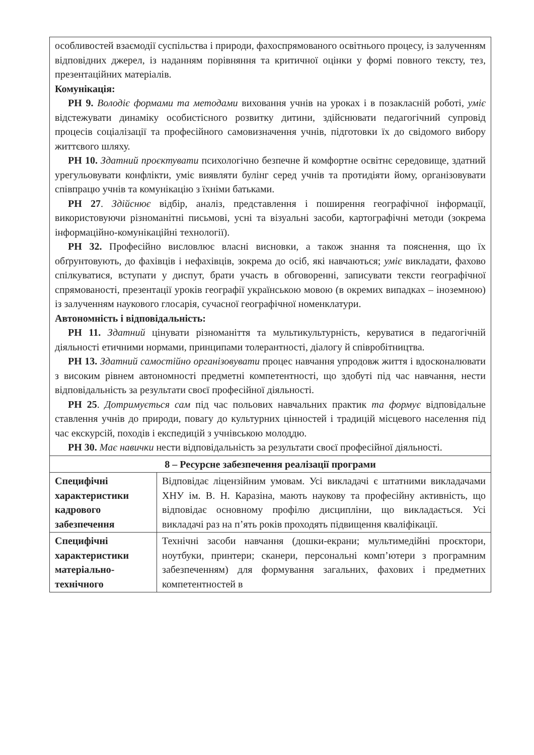| особливостей взаємодії суспільства і природи, фахоспрямованого освітнього процесу, із залученням відповідних джерел, із наданням порівняння та критичної оцінки у формі повного тексту, тез, презентаційних матеріалів. Комунікація: РН 9. Володіє формами та методами виховання учнів на уроках і в позакласній роботі, уміє відстежувати динаміку особистісного розвитку дитини, здійснювати педагогічний супровід процесів соціалізації та професійного самовизначення учнів, підготовки їх до свідомого вибору життєвого шляху. РН 10. Здатний проєктувати психологічно безпечне й комфортне освітнє середовище, здатний урегульовувати конфлікти, уміє виявляти булінг серед учнів та протидіяти йому, організовувати співпрацю учнів та комунікацію з їхніми батьками. РН 27 . Здійснює відбір, аналіз, представлення і поширення географічної інформації, використовуючи різноманітні письмові, усні та візуальні засоби, картографічні методи (зокрема інформаційно-комунікаційні технології). РН 32. Професійно висловлює власні висновки, а також знання та пояснення, що їх обґрунтовують, до фахівців і нефахівців, зокрема до осіб, які навчаються; уміє викладати, фахово спілкуватися, вступати у диспут, брати участь в обговоренні, записувати тексти географічної спрямованості, презентації уроків географії українською мовою (в окремих випадках – іноземною) із залученням наукового глосарія, сучасної географічної номенклатури. Автономність і відповідальність: РН 11. Здатний цінувати різноманіття та мультикультурність, керуватися в педагогічній діяльності етичними нормами, принципами толерантності, діалогу й співробітництва. РН 13. Здатний самостійно організовувати процес навчання упродовж життя і вдосконалювати з високим рівнем автономності предметні компетентності, що здобуті під час навчання, нести відповідальність за результати своєї професійної діяльності. РН 25 . Дотримується сам під час польових навчальних практик та формує відповідальне ставлення учнів до природи, повагу до культурних цінностей і традицій місцевого населення під час екскурсій, походів і експедицій з учнівською молоддю. РН 30. Має навички нести відповідальність за результати своєї професійної діяльності. | |
| 8 – Ресурсне забезпечення реалізації програми | |
| Специфічні характеристики кадрового забезпечення | Відповідає ліцензійним умовам. Усі викладачі є штатними викладачами ХНУ ім. В. Н. Каразіна, мають наукову та професійну активність, що відповідає основному профілю дисципліни, що викладається. Усі викладачі раз на п’ять років проходять підвищення кваліфікації. |
| Специфічні характеристики матеріально-технічного | Технічні засоби навчання (дошки-екрани; мультимедійні проєктори, ноутбуки, принтери; сканери, персональні комп’ютери з програмним забезпеченням) для формування загальних, фахових і предметних компетентностей в |